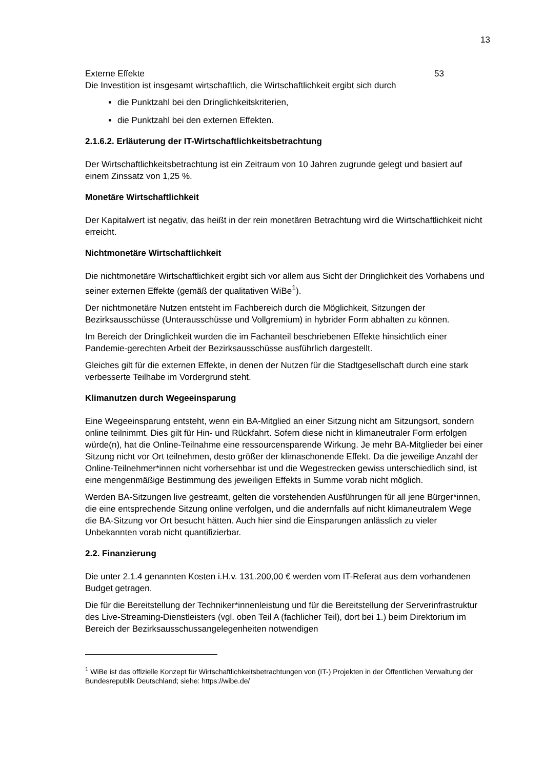13
Externe Effekte 53
Die Investition ist insgesamt wirtschaftlich, die Wirtschaftlichkeit ergibt sich durch
die Punktzahl bei den Dringlichkeitskriterien,
die Punktzahl bei den externen Effekten.
2.1.6.2. Erläuterung der IT-Wirtschaftlichkeitsbetrachtung
Der Wirtschaftlichkeitsbetrachtung ist ein Zeitraum von 10 Jahren zugrunde gelegt und basiert auf einem Zinssatz von 1,25 %.
Monetäre Wirtschaftlichkeit
Der Kapitalwert ist negativ, das heißt in der rein monetären Betrachtung wird die Wirtschaftlichkeit nicht erreicht.
Nichtmonetäre Wirtschaftlichkeit
Die nichtmonetäre Wirtschaftlichkeit ergibt sich vor allem aus Sicht der Dringlichkeit des Vorhabens und seiner externen Effekte (gemäß der qualitativen WiBe<sup>1</sup>).
Der nichtmonetäre Nutzen entsteht im Fachbereich durch die Möglichkeit, Sitzungen der Bezirksausschüsse (Unterausschüsse und Vollgremium) in hybrider Form abhalten zu können.
Im Bereich der Dringlichkeit wurden die im Fachanteil beschriebenen Effekte hinsichtlich einer Pandemie-gerechten Arbeit der Bezirksausschüsse ausführlich dargestellt.
Gleiches gilt für die externen Effekte, in denen der Nutzen für die Stadtgesellschaft durch eine stark verbesserte Teilhabe im Vordergrund steht.
Klimanutzen durch Wegeeinsparung
Eine Wegeeinsparung entsteht, wenn ein BA-Mitglied an einer Sitzung nicht am Sitzungsort, sondern online teilnimmt. Dies gilt für Hin- und Rückfahrt. Sofern diese nicht in klimaneutraler Form erfolgen würde(n), hat die Online-Teilnahme eine ressourcensparende Wirkung. Je mehr BA-Mitglieder bei einer Sitzung nicht vor Ort teilnehmen, desto größer der klimaschonende Effekt. Da die jeweilige Anzahl der Online-Teilnehmer*innen nicht vorhersehbar ist und die Wegestrecken gewiss unterschiedlich sind, ist eine mengenmäßige Bestimmung des jeweiligen Effekts in Summe vorab nicht möglich.
Werden BA-Sitzungen live gestreamt, gelten die vorstehenden Ausführungen für all jene Bürger*innen, die eine entsprechende Sitzung online verfolgen, und die andernfalls auf nicht klimaneutralem Wege die BA-Sitzung vor Ort besucht hätten. Auch hier sind die Einsparungen anlässlich zu vieler Unbekannten vorab nicht quantifizierbar.
2.2. Finanzierung
Die unter 2.1.4 genannten Kosten i.H.v. 131.200,00 € werden vom IT-Referat aus dem vorhandenen Budget getragen.
Die für die Bereitstellung der Techniker*innenleistung und für die Bereitstellung der Serverinfrastruktur des Live-Streaming-Dienstleisters (vgl. oben Teil A (fachlicher Teil), dort bei 1.) beim Direktorium im Bereich der Bezirksausschussangelegenheiten notwendigen
<sup>1</sup> WiBe ist das offizielle Konzept für Wirtschaftlichkeitsbetrachtungen von (IT-) Projekten in der Öffentlichen Verwaltung der Bundesrepublik Deutschland; siehe: https://wibe.de/